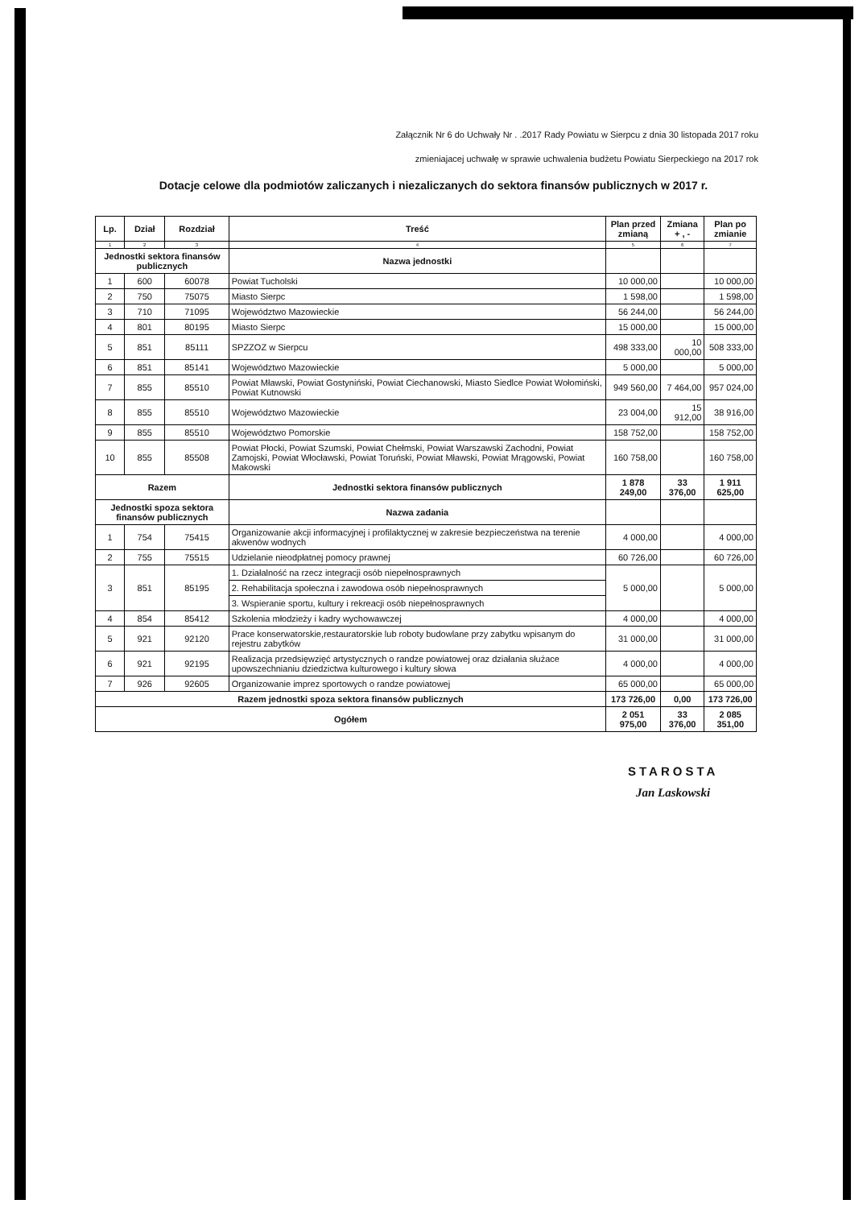Załącznik Nr 6 do Uchwały Nr . .2017 Rady Powiatu w Sierpcu z dnia 30 listopada 2017 roku
zmieniajacej uchwałę w sprawie uchwalenia budżetu Powiatu Sierpeckiego na 2017 rok
Dotacje celowe dla podmiotów zaliczanych i niezaliczanych do sektora finansów publicznych w 2017 r.
| Lp. | Dział | Rozdział | Treść | Plan przed zmianą | Zmiana + , - | Plan po zmianie |
| --- | --- | --- | --- | --- | --- | --- |
| 1 | 2 | 3 | 4 | 5 | 6 | 7 |
| Jednostki sektora finansów publicznych | | | Nazwa jednostki | | | |
| 1 | 600 | 60078 | Powiat Tucholski | 10 000,00 | | 10 000,00 |
| 2 | 750 | 75075 | Miasto Sierpc | 1 598,00 | | 1 598,00 |
| 3 | 710 | 71095 | Województwo Mazowieckie | 56 244,00 | | 56 244,00 |
| 4 | 801 | 80195 | Miasto Sierpc | 15 000,00 | | 15 000,00 |
| 5 | 851 | 85111 | SPZZOZ w Sierpcu | 498 333,00 | 10 000,00 | 508 333,00 |
| 6 | 851 | 85141 | Województwo Mazowieckie | 5 000,00 | | 5 000,00 |
| 7 | 855 | 85510 | Powiat Mławski, Powiat Gostyniński, Powiat Ciechanowski, Miasto Siedlce Powiat Wołomiński, Powiat Kutnowski | 949 560,00 | 7 464,00 | 957 024,00 |
| 8 | 855 | 85510 | Województwo Mazowieckie | 23 004,00 | 15 912,00 | 38 916,00 |
| 9 | 855 | 85510 | Województwo Pomorskie | 158 752,00 | | 158 752,00 |
| 10 | 855 | 85508 | Powiat Płocki, Powiat Szumski, Powiat Chełmski, Powiat Warszawski Zachodni, Powiat Zamojski, Powiat Włocławski, Powiat Toruński, Powiat Mławski, Powiat Mrągowski, Powiat Makowski | 160 758,00 | | 160 758,00 |
| Razem | | | Jednostki sektora finansów publicznych | 1 878 249,00 | 33 376,00 | 1 911 625,00 |
| Jednostki spoza sektora finansów publicznych | | | Nazwa zadania | | | |
| 1 | 754 | 75415 | Organizowanie akcji informacyjnej i profilaktycznej w zakresie bezpieczeństwa na terenie akwenów wodnych | 4 000,00 | | 4 000,00 |
| 2 | 755 | 75515 | Udzielanie nieodpłatnej pomocy prawnej | 60 726,00 | | 60 726,00 |
| 3 | 851 | 85195 | 1. Działalność na rzecz integracji osób niepełnosprawnych | 5 000,00 | | 5 000,00 |
| | | | 2. Rehabilitacja społeczna i zawodowa osób niepełnosprawnych | | | |
| | | | 3. Wspieranie sportu, kultury i rekreacji osób niepełnosprawnych | | | |
| 4 | 854 | 85412 | Szkolenia młodzieży i kadry wychowawczej | 4 000,00 | | 4 000,00 |
| 5 | 921 | 92120 | Prace konserwatorskie,restauratorskie lub roboty budowlane przy zabytku wpisanym do rejestru zabytków | 31 000,00 | | 31 000,00 |
| 6 | 921 | 92195 | Realizacja przedsięwzięć artystycznych o randze powiatowej oraz działania służace upowszechnianiu dziedzictwa kulturowego i kultury słowa | 4 000,00 | | 4 000,00 |
| 7 | 926 | 92605 | Organizowanie imprez sportowych o randze powiatowej | 65 000,00 | | 65 000,00 |
| Razem jednostki spoza sektora finansów publicznych | | | | 173 726,00 | 0,00 | 173 726,00 |
| Ogółem | | | | 2 051 975,00 | 33 376,00 | 2 085 351,00 |
STAROSTA
Jan Laskowski